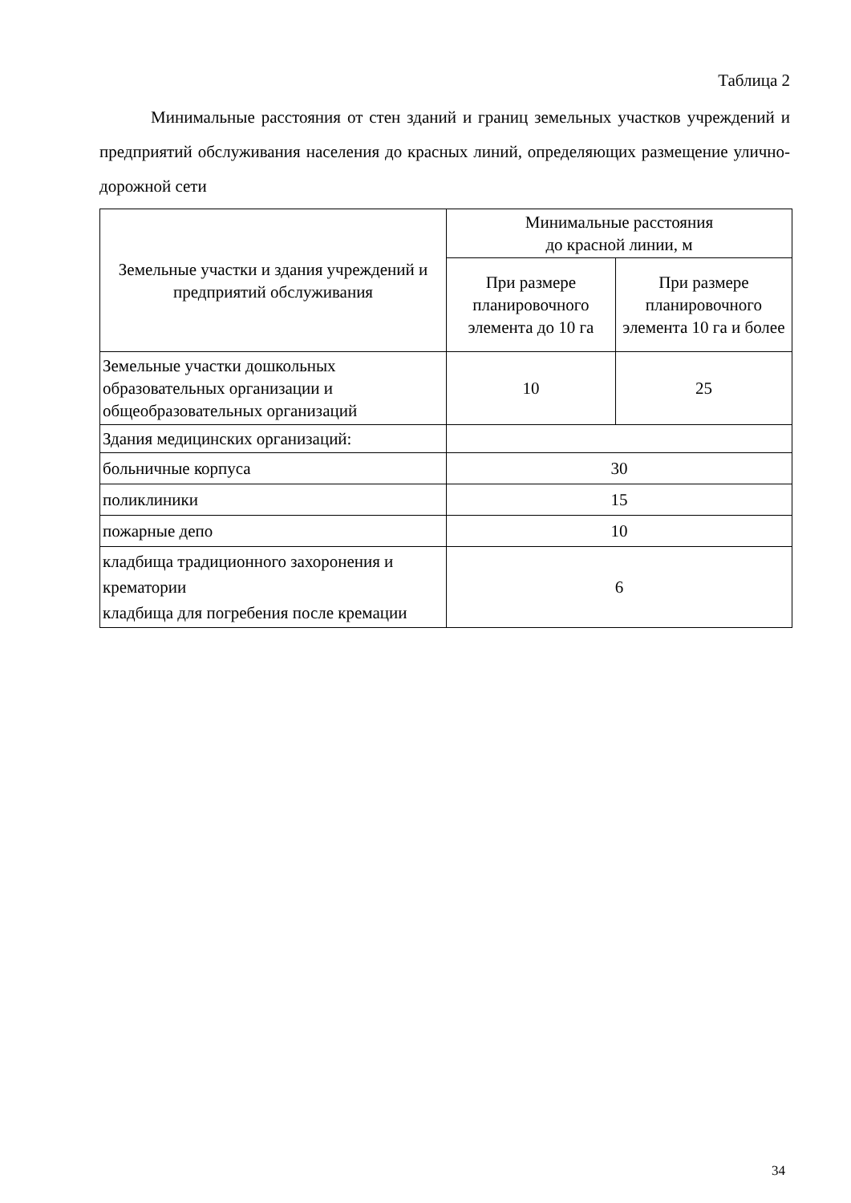Таблица 2
Минимальные расстояния от стен зданий и границ земельных участков учреждений и предприятий обслуживания населения до красных линий, определяющих размещение улично-дорожной сети
| Земельные участки и здания учреждений и предприятий обслуживания | Минимальные расстояния до красной линии, м | |
| --- | --- | --- |
| | При размере планировочного элемента до 10 га | При размере планировочного элемента 10 га и более |
| Земельные участки дошкольных образовательных организации и общеобразовательных организаций | 10 | 25 |
| Здания медицинских организаций: | | |
| больничные корпуса | 30 | |
| поликлиники | 15 | |
| пожарные депо | 10 | |
| кладбища традиционного захоронения и крематории кладбища для погребения после кремации | 6 | |
34